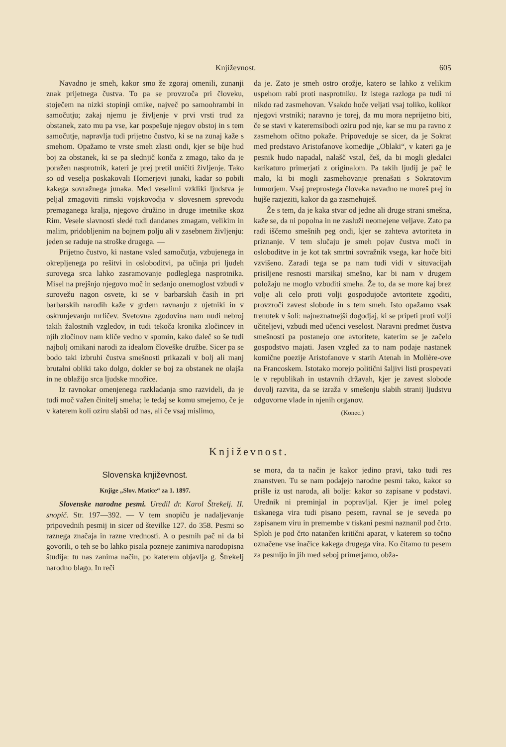Književnost. 605
Navadno je smeh, kakor smo že zgoraj omenili, zunanji znak prijetnega čustva. To pa se provzroča pri človeku, stoječem na nizki stopinji omike, največ po samoohrambi in samočutju; zakaj njemu je življenje v prvi vrsti trud za obstanek, zato mu pa vse, kar pospešuje njegov obstoj in s tem samočutje, napravlja tudi prijetno čustvo, ki se na zunaj kaže s smehom. Opažamo te vrste smeh zlasti ondi, kjer se bíje hud boj za obstanek, ki se pa slednjič konča z zmago, tako da je poražen nasprotnik, kateri je prej pretil uničiti življenje. Tako so od veselja poskakovali Homerjevi junaki, kadar so pobili kakega sovražnega junaka. Med veselimi vzkliki ljudstva je peljal zmagoviti rimski vojskovodja v slovesnem sprevodu premaganega kralja, njegovo družino in druge imetnike skoz Rim. Vesele slavnosti sledé tudi dandanes zmagam, velikim in malim, pridobljenim na bojnem polju ali v zasebnem življenju: jeden se raduje na stroške drugega. —
Prijetno čustvo, ki nastane vsled samočutja, vzbujenega in okrepljenega po rešitvi in osloboditvi, pa učinja pri ljudeh surovega srca lahko zasramovanje podleglega nasprotnika. Misel na prejšnjo njegovo moč in sedanjo onemoglost vzbudi v surovežu nagon osvete, ki se v barbarskih časih in pri barbarskih narodih kaže v grdem ravnanju z ujetniki in v oskrunjevanju mrličev. Svetovna zgodovina nam nudi nebroj takih žalostnih vzgledov, in tudi tekoča kronika zločincev in njih zločinov nam kliče vedno v spomin, kako daleč so še tudi najbolj omikani narodi za idealom človeške družbe. Sicer pa se bodo taki izbruhi čustva smešnosti prikazali v bolj ali manj brutalni obliki tako dolgo, dokler se boj za obstanek ne olajša in ne oblažijo srca ljudske množice.
Iz ravnokar omenjenega razkladanja smo razvideli, da je tudi moč važen činitelj smeha; le tedaj se komu smejemo, če je v katerem koli oziru slabši od nas, ali če vsaj mislimo,
da je. Zato je smeh ostro orožje, katero se lahko z velikim uspehom rabi proti nasprotniku. Iz istega razloga pa tudi ni nikdo rad zasmehovan. Vsakdo hoče veljati vsaj toliko, kolikor njegovi vrstniki; naravno je torej, da mu mora neprijetno biti, če se stavi v kateremsibodi oziru pod nje, kar se mu pa ravno z zasmehom očitno pokaže. Pripoveduje se sicer, da je Sokrat med predstavo Aristofanove komedije „Oblaki“, v kateri ga je pesnik hudo napadal, nalašč vstal, češ, da bi mogli gledalci karikaturo primerjati z originalom. Pa takih ljudij je pač le malo, ki bi mogli zasmehovanje prenašati s Sokratovim humorjem. Vsaj preprostega človeka navadno ne moreš prej in hujše razjeziti, kakor da ga zasmehuješ.
Že s tem, da je kaka stvar od jedne ali druge strani smešna, kaže se, da ni popolna in ne zasluži neomejene veljave. Zato pa radi iščemo smešnih peg ondi, kjer se zahteva avtoriteta in priznanje. V tem slučaju je smeh pojav čustva moči in osloboditve in je kot tak smrtni sovražnik vsega, kar hoče biti vzvišeno. Zaradi tega se pa nam tudi vidi v situvacijah prisiljene resnosti marsikaj smešno, kar bi nam v drugem položaju ne moglo vzbuditi smeha. Že to, da se more kaj brez volje ali celo proti volji gospodujoče avtoritete zgoditi, provzroči zavest slobode in s tem smeh. Isto opažamo vsak trenutek v šoli: najneznatnejši dogodjaj, ki se pripeti proti volji učiteljevi, vzbudi med učenci veselost. Naravni predmet čustva smešnosti pa postanejo one avtoritete, katerim se je začelo gospodstvo majati. Jasen vzgled za to nam podaje nastanek komične poezije Aristofanove v starih Atenah in Molière-ove na Francoskem. Istotako morejo politični šaljivi listi prospevati le v republikah in ustavnih državah, kjer je zavest slobode dovolj razvita, da se izraža v smešenju slabih stranij ljudstvu odgovorne vlade in njenih organov.
(Konec.)
Književnost.
Slovenska književnost.
Knjige „Slov. Matice“ za 1. 1897.
Slovenske narodne pesmi. Uredil dr. Karol Štrekelj. II. snopič. Str. 197—392. — V tem snopiču je nadaljevanje pripovednih pesmij in sicer od številke 127. do 358. Pesmi so raznega značaja in razne vrednosti. A o pesmih pač ni da bi govorili, o teh se bo lahko pisala pozneje zanimiva narodopisna študija: tu nas zanima način, po katerem objavlja g. Štrekelj narodno blago. In reči
se mora, da ta način je kakor jedino pravi, tako tudi res znanstven. Tu se nam podajejo narodne pesmi tako, kakor so prišle iz ust naroda, ali bolje: kakor so zapisane v podstavi. Urednik ni preminjal in popravljal. Kjer je imel poleg tiskanega vira tudi pisano pesem, ravnal se je seveda po zapisanem viru in premembe v tiskani pesmi naznanil pod črto. Sploh je pod črto natančen kritični aparat, v katerem so točno označene vse inačice kakega drugega vira. Ko čitamo tu pesem za pesmijo in jih med seboj primerjamo, obža-